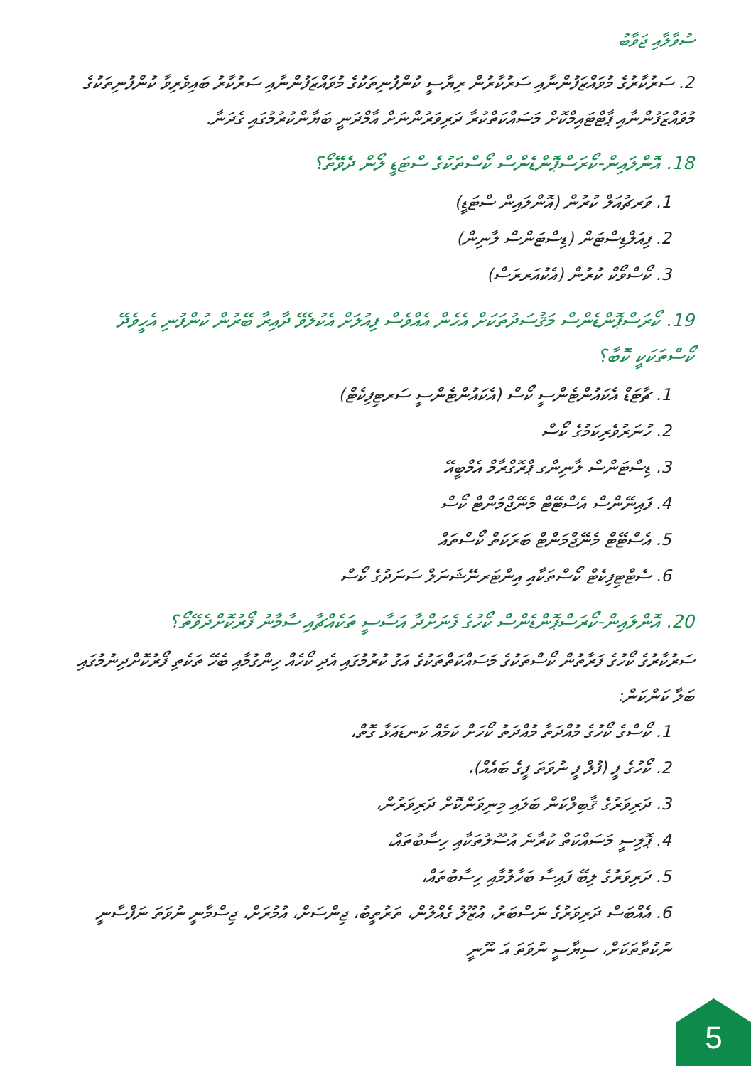ސުވާލާއި ޖަވާބު
2. ސަރުކާރުގެ މުވައްޒަފުންނާއި ސަރުކާރުން ރިޔާސީ ކުންފުނިތަކުގެ މުވައްޒަފުންނާއި ސަރުކާރު ބައިވެރިވާ ކުންފުނިތަކުގެ މުވައްޒަފުންނާއި ޕާޓްޓައިމްކޮށް މަސައްކަތްކުރާ ދަރިވަރުންނަށް އާމްދަނީ ބަޔާންކުރުމުގައި ގެދަނާ.
18. އޮންލައިން-ކޯރަސްޕޮންޑެންސް ކޯސްތަކުގެ ސްޓަޑީ ލޯން ދެވޭތޯ؟
1. ވަރޗުއަލް ކުރުން (އޮންލައިން ސްޓަޑީ)
2. ފިއަލްޑިސްޓަން (ޑިސްޓަންސް ލާނިން)
3. ކޯސްވޯކް ކުރުން (އެކުއަރރަސް)
19. ކޯރަސްޕޮންޑެންސް މަޤުސަދުތަކަށް އެހެން އެއްވެސް ފިއުލަށް އެކުލެވޭ ދާއިރާ ބޭރުން ކުންފުނި އެހީވެދޭ ކޯސްތަކަކީ ކޮބާ؟
1. ޗާޓަޑް އެކައުންޓެންސީ ކޯސް (އެކައުންޓެންސީ ސަރޓިފިކެޓް)
2. ހުނަރުވެރިކަމުގެ ކޯސް
3. ޑިސްޓަންސް ލާނިންގ ޕްރޮގްރާމް އެމްބީއޭ
4. ފައިނޭންސް އެސްޓޭޓް މެނޭޖްމަންޓް ކޯސް
5. އެސްޓޭޓް މެނޭޖްމަންޓް ބަރަކަތް ކޯސްތައް
6. ސެޓްޓިފިކެޓް ކޯސްތަކާއި އިންޓަރނޭޝަނަލް ސަނަދުގެ ކޯސް
20. އޮންލައިން-ކޯރަސްޕޮންޑެންސް ކޯހުގެ ފެނަށްދާ އަސާސީ ތަކެއްޗާއި ސާމާނު ފޯރުކޮށްދެވޭތޯ؟
ސަރުކާރުގެ ކޯހުގެ ފަރާތުން ކޯސްތަކުގެ މަސައްކަތްތަކުގެ އަގު ކުރުމުގައި އެދި ކޯހެއް ހިންގުމާއި ބެހޭ ތަކެތި ފޯރުކޮށްދިނުމުގައި ބަލާ ކަންކަން:
1. ކޯސްގެ ކޯހުގެ މުއްދަތާ މުއްދަތު ކޯހަށް ކަމެއް ކަނޑައަޅާ ގޮތް،
2. ކޯހުގެ ފީ (ފުލް ފީ ނުވަތަ ފީގެ ބައެއް)،
3. ދަރިވަރުގެ ޤާބިލްކަން ބަލައި މިނިވަންކޮށް ދަރިވަރުން،
4. ޕޮލިސީ މަސައްކަތް ކުރާނެ އުސޫލުތަކާއި ހިސާބުތައް،
5. ދަރިވަރުގެ ލިބޭ ފައިސާ ބަހާލުމާއި ހިސާބުތައް،
6. އެއްބަސް ދަރިވަރުގެ ނަސްބަރު، އުޒޫލު ގެއްލުން، ތަރުތީބު، ޖިންސަށް، އުމުރަށް، ޖިސްމާނީ ނުވަތަ ނަފްސާނީ ނުކުތާތަކަށް، ސިޔާސީ ނުވަތަ އަ ނޫނީ
5